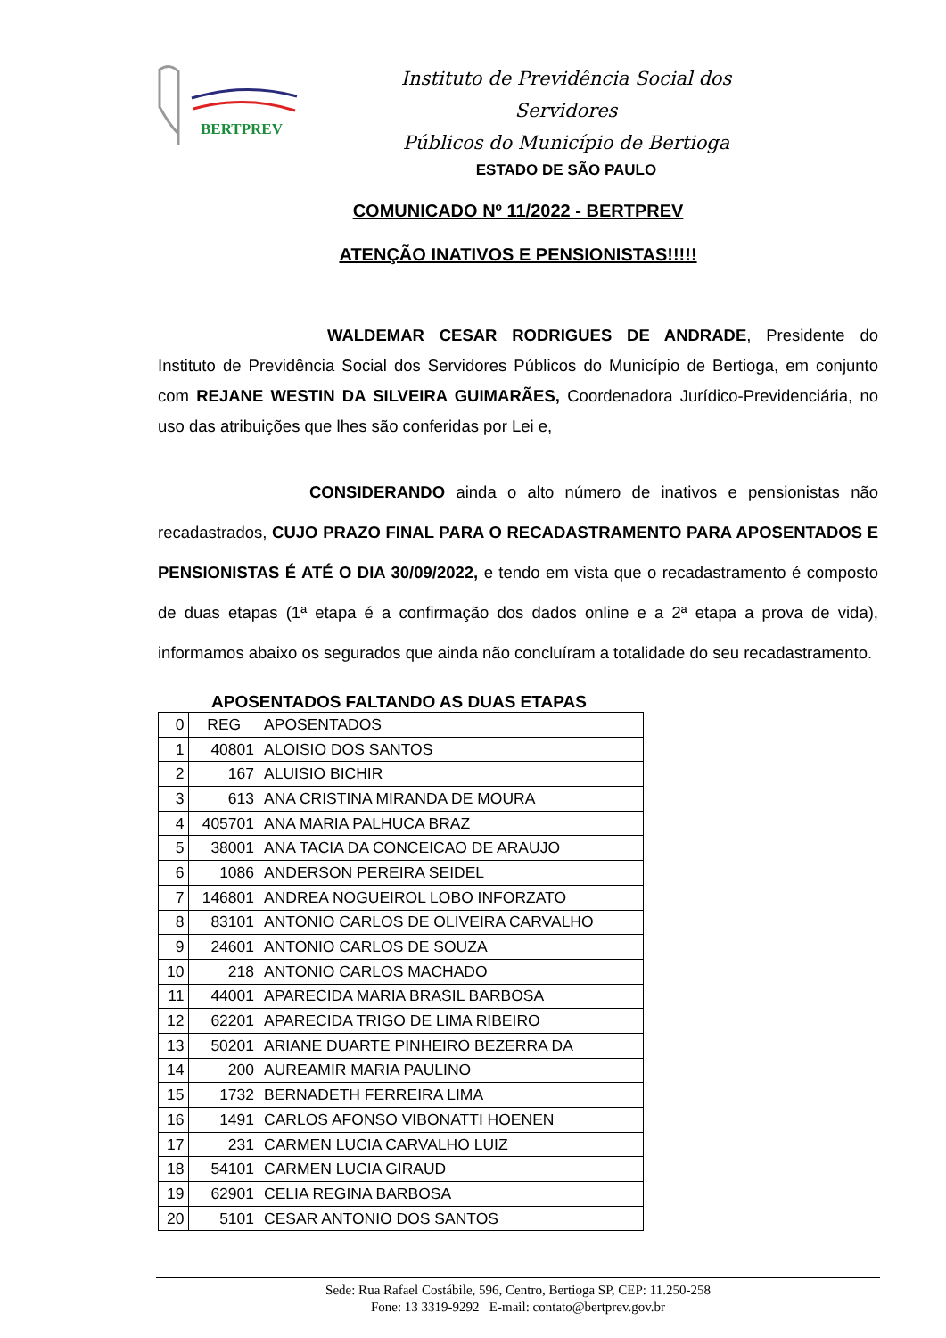BERTPREV
Instituto de Previdência Social dos Servidores
Públicos do Município de Bertioga
ESTADO DE SÃO PAULO
COMUNICADO Nº 11/2022 - BERTPREV
ATENÇÃO INATIVOS E PENSIONISTAS!!!!!
WALDEMAR CESAR RODRIGUES DE ANDRADE, Presidente do Instituto de Previdência Social dos Servidores Públicos do Município de Bertioga, em conjunto com REJANE WESTIN DA SILVEIRA GUIMARÃES, Coordenadora Jurídico-Previdenciária, no uso das atribuições que lhes são conferidas por Lei e,
CONSIDERANDO ainda o alto número de inativos e pensionistas não recadastrados, CUJO PRAZO FINAL PARA O RECADASTRAMENTO PARA APOSENTADOS E PENSIONISTAS É ATÉ O DIA 30/09/2022, e tendo em vista que o recadastramento é composto de duas etapas (1ª etapa é a confirmação dos dados online e a 2ª etapa a prova de vida), informamos abaixo os segurados que ainda não concluíram a totalidade do seu recadastramento.
APOSENTADOS FALTANDO AS DUAS ETAPAS
| 0 | REG | APOSENTADOS |
| 1 | 40801 | ALOISIO DOS SANTOS |
| 2 | 167 | ALUISIO BICHIR |
| 3 | 613 | ANA CRISTINA MIRANDA DE MOURA |
| 4 | 405701 | ANA MARIA PALHUCA BRAZ |
| 5 | 38001 | ANA TACIA DA CONCEICAO DE ARAUJO |
| 6 | 1086 | ANDERSON PEREIRA SEIDEL |
| 7 | 146801 | ANDREA NOGUEIROL LOBO INFORZATO |
| 8 | 83101 | ANTONIO CARLOS DE OLIVEIRA CARVALHO |
| 9 | 24601 | ANTONIO CARLOS DE SOUZA |
| 10 | 218 | ANTONIO CARLOS MACHADO |
| 11 | 44001 | APARECIDA MARIA BRASIL BARBOSA |
| 12 | 62201 | APARECIDA TRIGO DE LIMA RIBEIRO |
| 13 | 50201 | ARIANE DUARTE PINHEIRO BEZERRA DA |
| 14 | 200 | AUREAMIR MARIA PAULINO |
| 15 | 1732 | BERNADETH FERREIRA LIMA |
| 16 | 1491 | CARLOS AFONSO VIBONATTI HOENEN |
| 17 | 231 | CARMEN LUCIA CARVALHO LUIZ |
| 18 | 54101 | CARMEN LUCIA GIRAUD |
| 19 | 62901 | CELIA REGINA BARBOSA |
| 20 | 5101 | CESAR ANTONIO DOS SANTOS |
Sede: Rua Rafael Costábile, 596, Centro, Bertioga SP, CEP: 11.250-258
Fone: 13 3319-9292 E-mail: contato@bertprev.gov.br